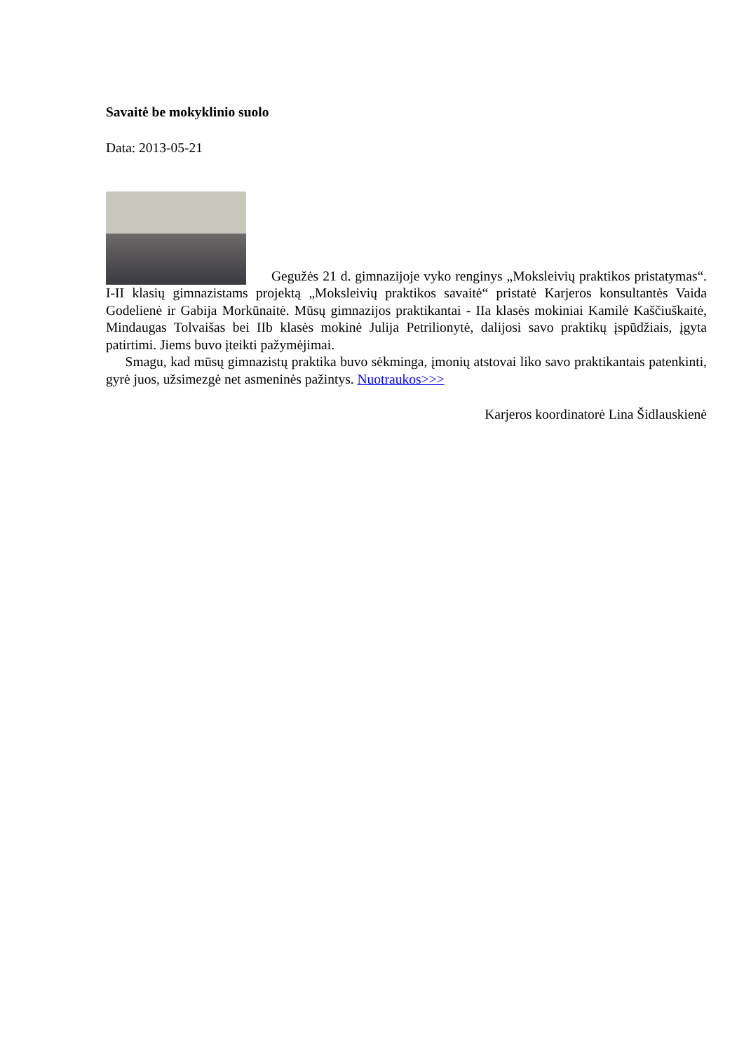Savaitė be mokyklinio suolo
Data: 2013-05-21
Gegužės 21 d. gimnazijoje vyko renginys „Moksleivių praktikos pristatymas“. I-II klasių gimnazistams projektą „Moksleivių praktikos savaitė“ pristatė Karjeros konsultantės Vaida Godelienė ir Gabija Morkūnaitė. Mūsų gimnazijos praktikantai - IIa klasės mokiniai Kamilė Kaščiuškaitė, Mindaugas Tolvaišas bei IIb klasės mokinė Julija Petrilionytė, dalijosi savo praktikų įspūdžiais, įgyta patirtimi. Jiems buvo įteikti pažymėjimai.
Smagu, kad mūsų gimnazistų praktika buvo sėkminga, įmonių atstovai liko savo praktikantais patenkinti, gyrė juos, užsimezgė net asmeninės pažintys. Nuotraukos>>>
Karjeros koordinatorė Lina Šidlauskienė